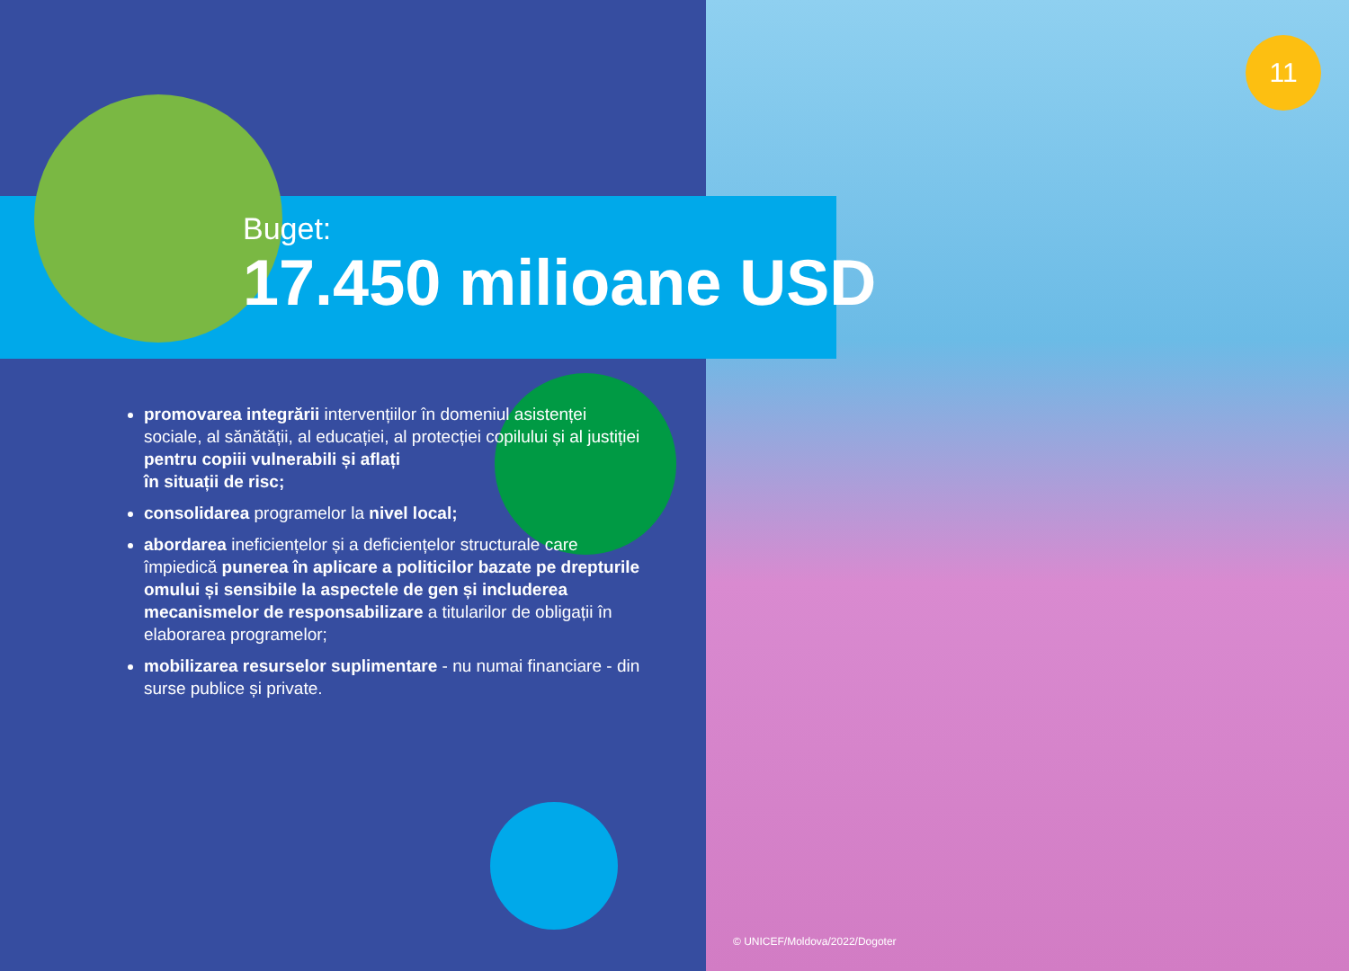11
Buget:
17.450 milioane USD
promovarea integrării intervențiilor în domeniul asistenței sociale, al sănătății, al educației, al protecției copilului și al justiției pentru copiii vulnerabili și aflați
în situații de risc;
consolidarea programelor la nivel local;
abordarea ineficiențelor și a deficiențelor structurale care împiedică punerea în aplicare a politicilor bazate pe drepturile omului și sensibile la aspectele de gen și includerea mecanismelor de responsabilizare a titularilor de obligații în elaborarea programelor;
mobilizarea resurselor suplimentare - nu numai financiare - din surse publice și private.
© UNICEF/Moldova/2022/Dogoter